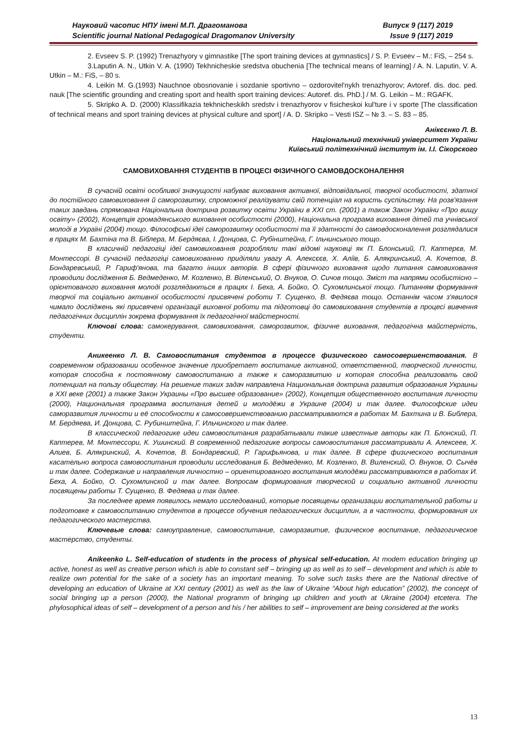Науковий часопис НПУ імені М.П. Драгоманова Випуск 9 (117) 2019
Scientific journal National Pedagogical Dragomanov University Issue 9 (117) 2019
2. Evseev S. P. (1992) Trenazhyory v gimnastike [The sport training devices at gymnastics] / S. P. Evseev – M.: FiS, – 254 s.
3.Laputin A. N., Utkin V. A. (1990) Tekhnicheskie sredstva obuchenia [The technical means of learning] / A. N. Laputin, V. A. Utkin – M.: FiS, – 80 s.
4. Leikin M. G.(1993) Nauchnoe obosnovanie i sozdanie sportivno – ozdorovitel'nykh trenazhyorov; Avtoref. dis. doc. ped. nauk [The scientific grounding and creating sport and health sport training devices: Autoref. dis. PhD.] / M. G. Leikin – M.: RGAFK.
5. Skripko A. D. (2000) Klassifikazia tekhnicheskikh sredstv i trenazhyorov v fisicheskoi kul'ture i v sporte [The classification of technical means and sport training devices at physical culture and sport] / A. D. Skripko – Vesti ISZ – № 3. – S. 83 – 85.
Анікєєнко Л. В.
Національний технічний університет України
Київський політехнічний інститут ім. І.І. Сікорского
САМОВИХОВАННЯ СТУДЕНТІВ В ПРОЦЕСІ ФІЗИЧНОГО САМОВДОСКОНАЛЕННЯ
В сучасній освіті особливої значущості набуває виховання активної, відповідальної, творчої особистості, здатної до постійного самовиховання й саморозвитку, спроможної реалізувати свій потенціал на користь суспільству. На розв'язання таких завдань спрямована Національна доктрина розвитку освіти України в ХХІ ст. (2001) а також Закон України «Про вищу освіту» (2002), Концепція громадянського виховання особистості (2000), Національна програма виховання дітей та учнівської молоді в Україні (2004) тощо. Філософські ідеї саморозвитку особистості та її здатності до самовдосконалення розглядалися в працях М. Бахтіна та В. Біблера, М. Бердяєва, І. Донцова, С. Рубінштейна, Г. Ільчинського тощо.
В класичній педагогіці ідеї самовиховання розробляли такі відомі науковці як П. Блонський, П. Каптерєв, М. Монтессорі. В сучасній педагогіці самовихованню приділяли увагу А. Алексєєв, Х. Аліїв, Б. Алякринський, А. Кочетов, В. Бондаревський, Р. Гариф'янова, та багато інших авторів. В сфері фізичного виховання щодо питання самовиховання проводили дослідження Б. Ведмеденко, М. Козленко, В. Віленський, О. Внуков, О. Сичов тощо. Зміст та напрями особистісно – орієнтованого виховання молоді розглядаються в працях І. Беха, А. Бойко, О. Сухомлинської тощо. Питанням формування творчої та соціально активної особистості присвячені роботи Т. Сущенко, В. Федяєва тощо. Останнім часом з'явилося чимало досліджень які присвячені організації виховної роботи та підготовці до самовиховання студентів в процесі вивчення педагогічних дисциплін зокрема формування їх педагогічної майстерності.
Ключові слова: самокерування, самовиховання, саморозвиток, фізичне виховання, педагогічна майстерність, студенти.
Аникеенко Л. В. Самовоспитания студентов в процессе физического самосовершенствования. В современном образовании особенное значение приобретает воспитание активной, ответственной, творческой личности, которая способна к постоянному самовоспитанию а также к саморазвитию и которая способна реализовать свой потенциал на пользу обществу. На решение таких задач направлена Национальная доктрина развития образования Украины в XXI веке (2001) а также Закон Украины «Про высшее образование» (2002), Концепция общественного воспитания личности (2000), Национальная программа воспитания детей и молодёжи в Украине (2004) и так далее. Философские идеи саморазвития личности и её способности к самосовершенствованию рассматриваются в работах М. Бахтина и В. Библера, М. Бердяева, И. Донцова, С. Рубинштейна, Г. Ильчинского и так далее.
В классической педагогике идеи самовоспитания разрабатывали такие известные авторы как П. Блонский, П. Каптерев, М. Монтессори, К. Ушинский. В современной педагогике вопросы самовоспитания рассматривали А. Алексеев, Х. Алиев, Б. Алякринский, А. Кочетов, В. Бондаревский, Р. Гарифьянова, и так далее. В сфере физического воспитания касательно вопроса самовоспитания проводили исследования Б. Ведмеденко, М. Козленко, В. Виленский, О. Внуков, О. Сычёв и так далее. Содержание и направления личностно – ориентированого воспитания молодёжи рассматриваются в работах И. Беха, А. Бойко, О. Сухомлинской и так далее. Вопросам формирования творческой и социально активной личности посвящены работы Т. Сущенко, В. Федяева и так далее.
За последнее время появилось немало исследований, которые посвящены организации воспитательной работы и подготовке к самовоспитанию студентов в процессе обучения педагогических дисциплин, а в частности, формирования их педагогического мастерства.
Ключевые слова: самоуправление, самовоспитание, саморазвитие, физическое воспитание, педагогическое мастерство, студенты.
Anikeenko L. Self-education of students in the process of physical self-education. At modern education bringing up active, honest as well as creative person which is able to constant self – bringing up as well as to self – development and which is able to realize own potential for the sake of a society has an important meaning. To solve such tasks there are the National directive of developing an education of Ukraine at XXI century (2001) as well as the law of Ukraine “About high education” (2002), the concept of social bringing up a person (2000), the National programm of bringing up children and youth at Ukraine (2004) etcetera. The phylosophical ideas of self – development of a person and his / her abilities to self – improvement are being considered at the works
13